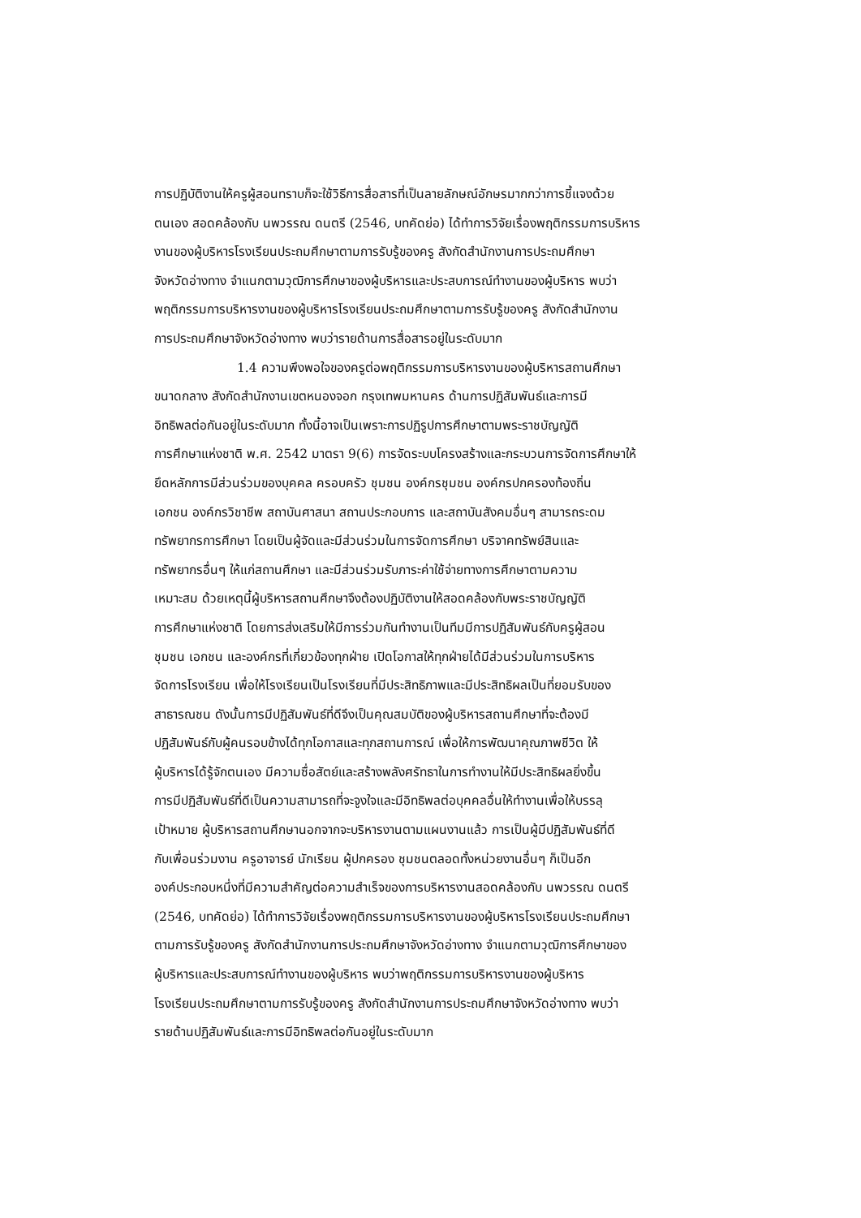การปฏิบัติงานให้ครูผู้สอนทราบก็จะใช้วิธีการสื่อสารที่เป็นลายลักษณ์อักษรมากกว่าการชี้แจงด้วย
ตนเอง สอดคล้องกับ นพวรรณ ดนตรี (2546, บทคัดย่อ) ได้ทำการวิจัยเรื่องพฤติกรรมการบริหาร
งานของผู้บริหารโรงเรียนประถมศึกษาตามการรับรู้ของครู สังกัดสำนักงานการประถมศึกษา
จังหวัดอ่างทาง จำแนกตามวุฒิการศึกษาของผู้บริหารและประสบการณ์ทำงานของผู้บริหาร พบว่า
พฤติกรรมการบริหารงานของผู้บริหารโรงเรียนประถมศึกษาตามการรับรู้ของครู สังกัดสำนักงาน
การประถมศึกษาจังหวัดอ่างทาง พบว่ารายด้านการสื่อสารอยู่ในระดับมาก
1.4 ความพึงพอใจของครูต่อพฤติกรรมการบริหารงานของผู้บริหารสถานศึกษา
ขนาดกลาง สังกัดสำนักงานเขตหนองจอก กรุงเทพมหานคร ด้านการปฏิสัมพันธ์และการมี
อิทธิพลต่อกันอยู่ในระดับมาก ทั้งนี้อาจเป็นเพราะการปฏิรูปการศึกษาตามพระราชบัญญัติ
การศึกษาแห่งชาติ พ.ศ. 2542 มาตรา 9(6) การจัดระบบโครงสร้างและกระบวนการจัดการศึกษาให้
ยึดหลักการมีส่วนร่วมของบุคคล ครอบครัว ชุมชน องค์กรชุมชน องค์กรปกครองท้องถิ่น
เอกชน องค์กรวิชาชีพ สถาบันศาสนา สถานประกอบการ และสถาบันสังคมอื่นๆ สามารถระดม
ทรัพยากรการศึกษา โดยเป็นผู้จัดและมีส่วนร่วมในการจัดการศึกษา บริจาคทรัพย์สินและ
ทรัพยากรอื่นๆ ให้แก่สถานศึกษา และมีส่วนร่วมรับภาระค่าใช้จ่ายทางการศึกษาตามความ
เหมาะสม ด้วยเหตุนี้ผู้บริหารสถานศึกษาจึงต้องปฏิบัติงานให้สอดคล้องกับพระราชบัญญัติ
การศึกษาแห่งชาติ โดยการส่งเสริมให้มีการร่วมกันทำงานเป็นทีมมีการปฏิสัมพันธ์กับครูผู้สอน
ชุมชน เอกชน และองค์กรที่เกี่ยวข้องทุกฝ่าย เปิดโอกาสให้ทุกฝ่ายได้มีส่วนร่วมในการบริหาร
จัดการโรงเรียน เพื่อให้โรงเรียนเป็นโรงเรียนที่มีประสิทธิภาพและมีประสิทธิผลเป็นที่ยอมรับของ
สาธารณชน ดังนั้นการมีปฏิสัมพันธ์ที่ดีจึงเป็นคุณสมบัติของผู้บริหารสถานศึกษาที่จะต้องมี
ปฏิสัมพันธ์กับผู้คนรอบข้างได้ทุกโอกาสและทุกสถานการณ์ เพื่อให้การพัฒนาคุณภาพชีวิต ให้
ผู้บริหารได้รู้จักตนเอง มีความซื่อสัตย์และสร้างพลังศรัทธาในการทำงานให้มีประสิทธิผลยิ่งขึ้น
การมีปฏิสัมพันธ์ที่ดีเป็นความสามารถที่จะจูงใจและมีอิทธิพลต่อบุคคลอื่นให้ทำงานเพื่อให้บรรลุ
เป้าหมาย ผู้บริหารสถานศึกษานอกจากจะบริหารงานตามแผนงานแล้ว การเป็นผู้มีปฏิสัมพันธ์ที่ดี
กับเพื่อนร่วมงาน ครูอาจารย์ นักเรียน ผู้ปกครอง ชุมชนตลอดทั้งหน่วยงานอื่นๆ ก็เป็นอีก
องค์ประกอบหนึ่งที่มีความสำคัญต่อความสำเร็จของการบริหารงานสอดคล้องกับ นพวรรณ ดนตรี
(2546, บทคัดย่อ) ได้ทำการวิจัยเรื่องพฤติกรรมการบริหารงานของผู้บริหารโรงเรียนประถมศึกษา
ตามการรับรู้ของครู สังกัดสำนักงานการประถมศึกษาจังหวัดอ่างทาง จำแนกตามวุฒิการศึกษาของ
ผู้บริหารและประสบการณ์ทำงานของผู้บริหาร พบว่าพฤติกรรมการบริหารงานของผู้บริหาร
โรงเรียนประถมศึกษาตามการรับรู้ของครู สังกัดสำนักงานการประถมศึกษาจังหวัดอ่างทาง พบว่า
รายด้านปฏิสัมพันธ์และการมีอิทธิพลต่อกันอยู่ในระดับมาก